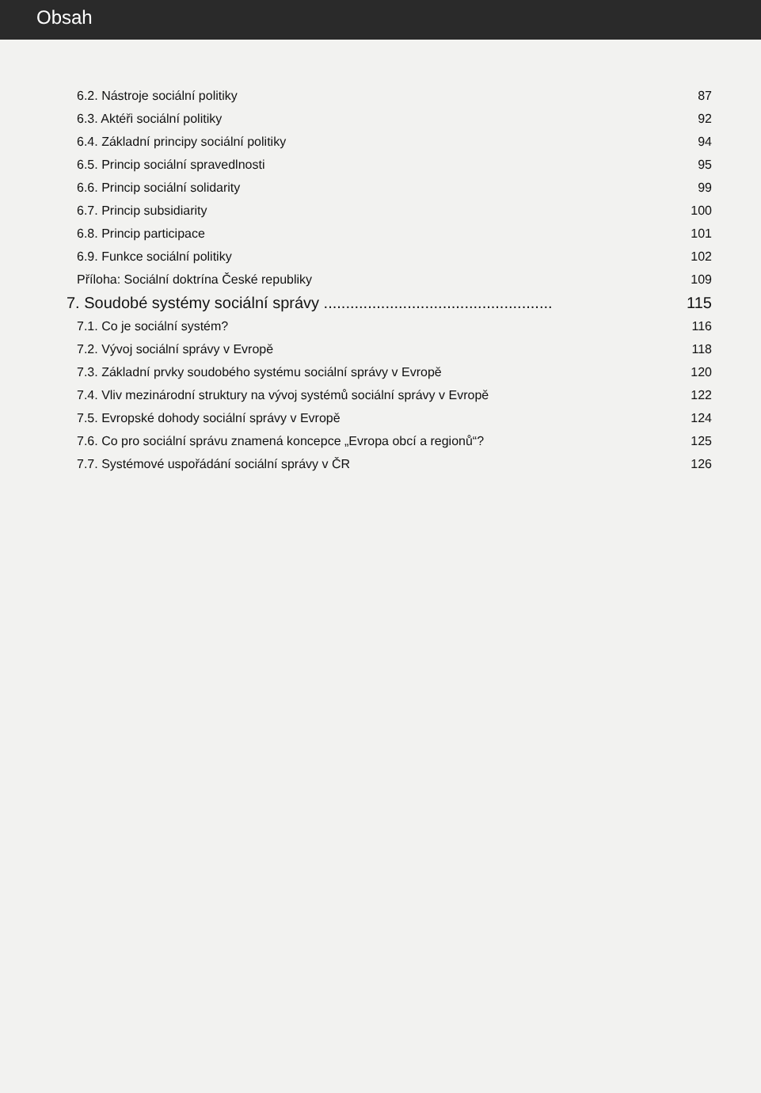Obsah
6.2. Nástroje sociální politiky 87
6.3. Aktéři sociální politiky 92
6.4. Základní principy sociální politiky 94
6.5. Princip sociální spravedlnosti 95
6.6. Princip sociální solidarity 99
6.7. Princip subsidiarity 100
6.8. Princip participace 101
6.9. Funkce sociální politiky 102
Příloha: Sociální doktrína České republiky 109
7. Soudobé systémy sociální správy .................................................... 115
7.1. Co je sociální systém? 116
7.2. Vývoj sociální správy v Evropě 118
7.3. Základní prvky soudobého systému sociální správy v Evropě 120
7.4. Vliv mezinárodní struktury na vývoj systémů sociální správy v Evropě 122
7.5. Evropské dohody sociální správy v Evropě 124
7.6. Co pro sociální správu znamená koncepce „Evropa obcí a regionů“? 125
7.7. Systémové uspořádání sociální správy v ČR 126